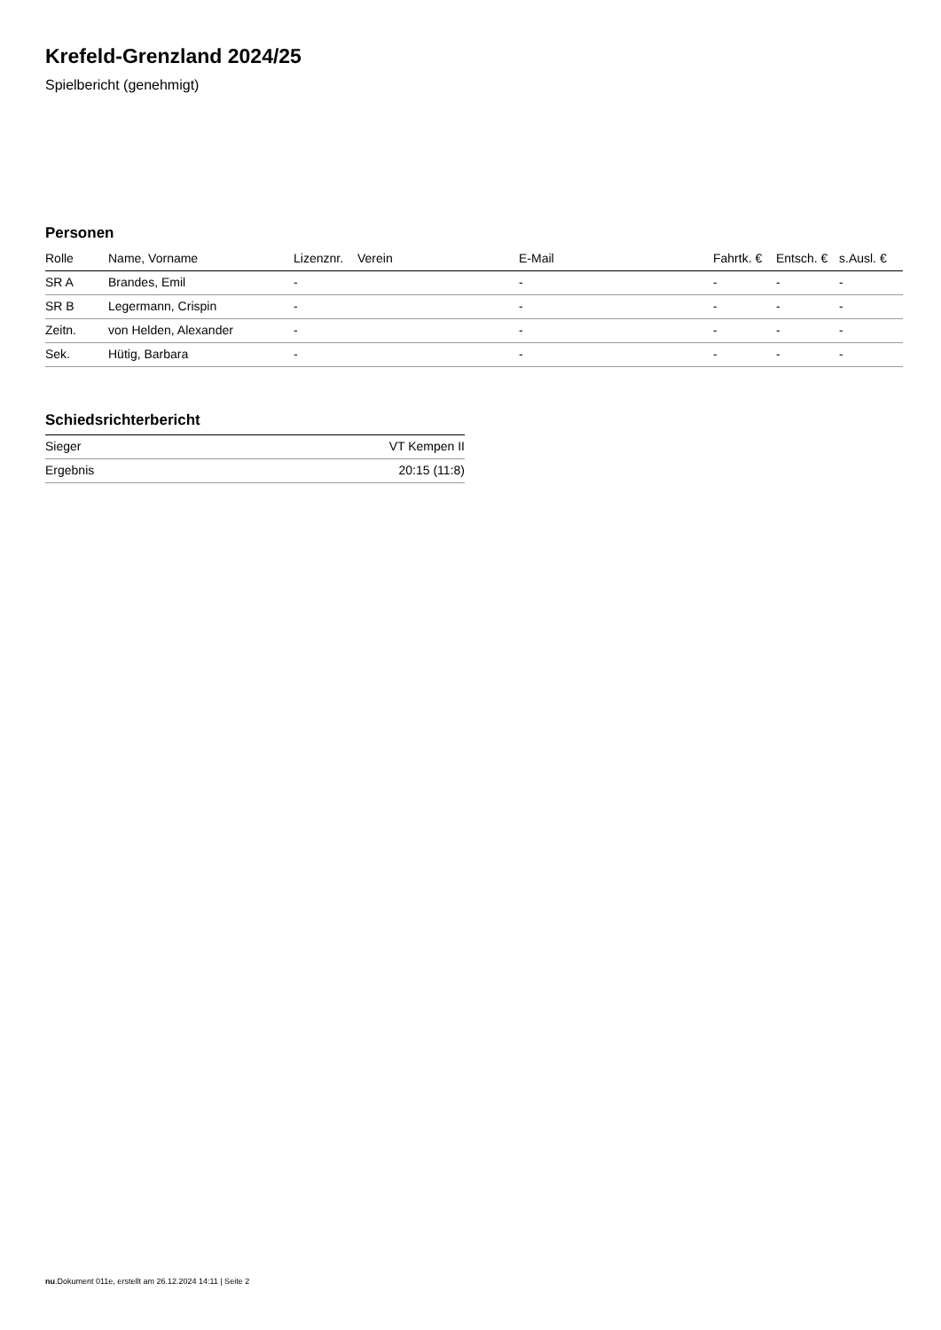Krefeld-Grenzland 2024/25
Spielbericht (genehmigt)
Personen
| Rolle | Name, Vorname | Lizenznr. | Verein | E-Mail | Fahrtk. € | Entsch. € | s.Ausl. € |
| --- | --- | --- | --- | --- | --- | --- | --- |
| SR A | Brandes, Emil | - | | - | - | - | - |
| SR B | Legermann, Crispin | - | | - | - | - | - |
| Zeitn. | von Helden, Alexander | - | | - | - | - | - |
| Sek. | Hütig, Barbara | - | | - | - | - | - |
Schiedsrichterbericht
| Sieger | VT Kempen II |
| Ergebnis | 20:15 (11:8) |
nu.Dokument 011e, erstellt am 26.12.2024 14:11 | Seite 2